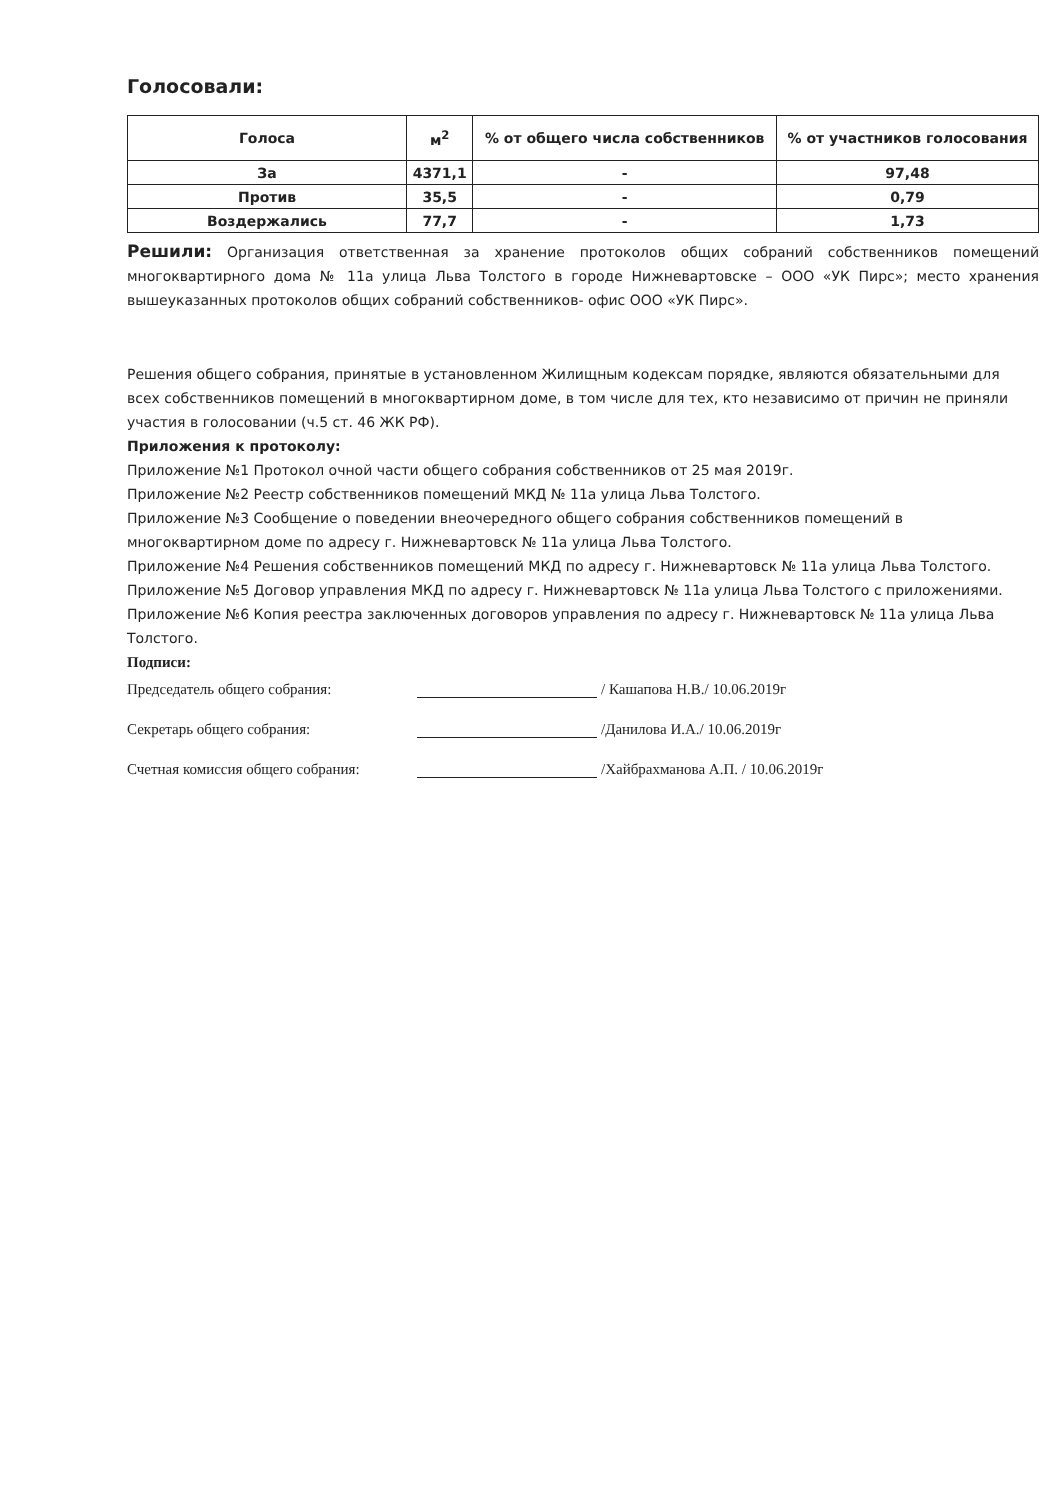Голосовали:
| Голоса | м<sup>2</sup> | % от общего числа собственников | % от участников голосования |
| --- | --- | --- | --- |
| За | 4371,1 | - | 97,48 |
| Против | 35,5 | - | 0,79 |
| Воздержались | 77,7 | - | 1,73 |
Решили: Организация ответственная за хранение протоколов общих собраний собственников помещений многоквартирного дома № 11а улица Льва Толстого в городе Нижневартовске – ООО «УК Пирс»; место хранения вышеуказанных протоколов общих собраний собственников- офис ООО «УК Пирс».
Решения общего собрания, принятые в установленном Жилищным кодексам порядке, являются обязательными для всех собственников помещений в многоквартирном доме, в том числе для тех, кто независимо от причин не приняли участия в голосовании (ч.5 ст. 46 ЖК РФ).
Приложения к протоколу:
Приложение №1 Протокол очной части общего собрания собственников от 25 мая 2019г.
Приложение №2 Реестр собственников помещений МКД № 11а улица Льва Толстого.
Приложение №3 Сообщение о поведении внеочередного общего собрания собственников помещений в многоквартирном доме по адресу г. Нижневартовск № 11а улица Льва Толстого.
Приложение №4 Решения собственников помещений МКД по адресу г. Нижневартовск № 11а улица Льва Толстого.
Приложение №5 Договор управления МКД по адресу г. Нижневартовск № 11а улица Льва Толстого с приложениями.
Приложение №6 Копия реестра заключенных договоров управления по адресу г. Нижневартовск № 11а улица Льва Толстого.
Подписи:
Председатель общего собрания: / Кашапова Н.В./ 10.06.2019г
Секретарь общего собрания: /Данилова И.А./ 10.06.2019г
Счетная комиссия общего собрания: /Хайбрахманова А.П. / 10.06.2019г